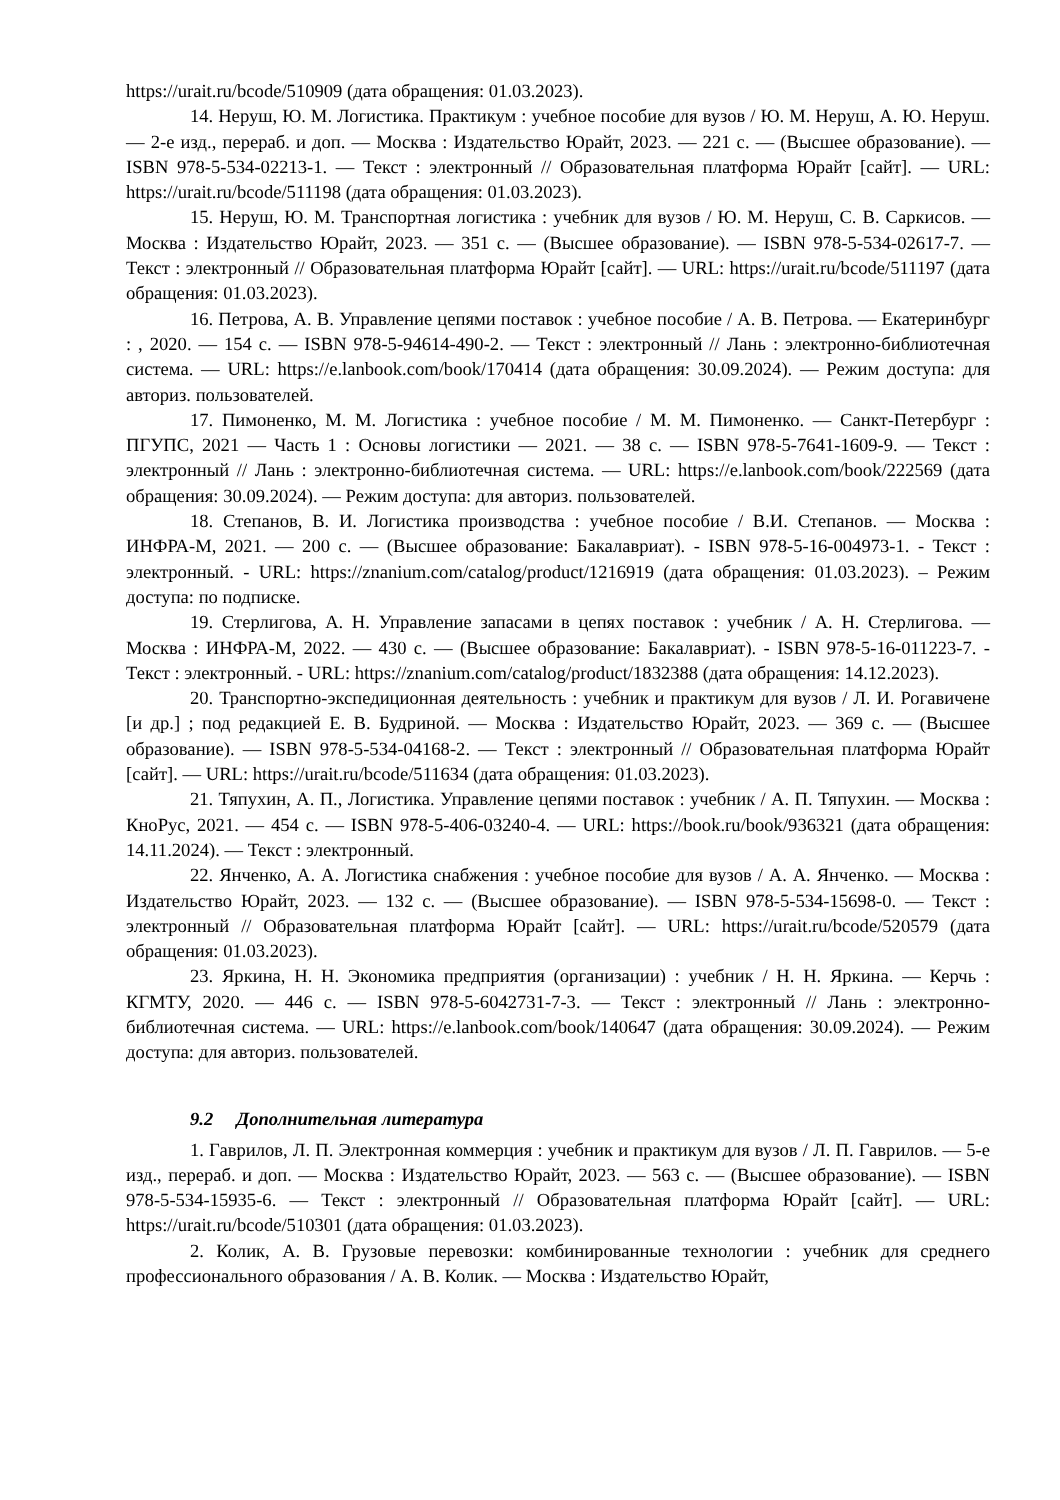https://urait.ru/bcode/510909 (дата обращения: 01.03.2023).
14. Неруш, Ю. М. Логистика. Практикум : учебное пособие для вузов / Ю. М. Неруш, А. Ю. Неруш. — 2-е изд., перераб. и доп. — Москва : Издательство Юрайт, 2023. — 221 с. — (Высшее образование). — ISBN 978-5-534-02213-1. — Текст : электронный // Образовательная платформа Юрайт [сайт]. — URL: https://urait.ru/bcode/511198 (дата обращения: 01.03.2023).
15. Неруш, Ю. М. Транспортная логистика : учебник для вузов / Ю. М. Неруш, С. В. Саркисов. — Москва : Издательство Юрайт, 2023. — 351 с. — (Высшее образование). — ISBN 978-5-534-02617-7. — Текст : электронный // Образовательная платформа Юрайт [сайт]. — URL: https://urait.ru/bcode/511197 (дата обращения: 01.03.2023).
16. Петрова, А. В. Управление цепями поставок : учебное пособие / А. В. Петрова. — Екатеринбург : , 2020. — 154 с. — ISBN 978-5-94614-490-2. — Текст : электронный // Лань : электронно-библиотечная система. — URL: https://e.lanbook.com/book/170414 (дата обращения: 30.09.2024). — Режим доступа: для авториз. пользователей.
17. Пимоненко, М. М. Логистика : учебное пособие / М. М. Пимоненко. — Санкт-Петербург : ПГУПС, 2021 — Часть 1 : Основы логистики — 2021. — 38 с. — ISBN 978-5-7641-1609-9. — Текст : электронный // Лань : электронно-библиотечная система. — URL: https://e.lanbook.com/book/222569 (дата обращения: 30.09.2024). — Режим доступа: для авториз. пользователей.
18. Степанов, В. И. Логистика производства : учебное пособие / В.И. Степанов. — Москва : ИНФРА-М, 2021. — 200 с. — (Высшее образование: Бакалавриат). - ISBN 978-5-16-004973-1. - Текст : электронный. - URL: https://znanium.com/catalog/product/1216919 (дата обращения: 01.03.2023). – Режим доступа: по подписке.
19. Стерлигова, А. Н. Управление запасами в цепях поставок : учебник / А. Н. Стерлигова. — Москва : ИНФРА-М, 2022. — 430 с. — (Высшее образование: Бакалавриат). - ISBN 978-5-16-011223-7. - Текст : электронный. - URL: https://znanium.com/catalog/product/1832388 (дата обращения: 14.12.2023).
20. Транспортно-экспедиционная деятельность : учебник и практикум для вузов / Л. И. Рогавичене [и др.] ; под редакцией Е. В. Будриной. — Москва : Издательство Юрайт, 2023. — 369 с. — (Высшее образование). — ISBN 978-5-534-04168-2. — Текст : электронный // Образовательная платформа Юрайт [сайт]. — URL: https://urait.ru/bcode/511634 (дата обращения: 01.03.2023).
21. Тяпухин, А. П., Логистика. Управление цепями поставок : учебник / А. П. Тяпухин. — Москва : КноРус, 2021. — 454 с. — ISBN 978-5-406-03240-4. — URL: https://book.ru/book/936321 (дата обращения: 14.11.2024). — Текст : электронный.
22. Янченко, А. А. Логистика снабжения : учебное пособие для вузов / А. А. Янченко. — Москва : Издательство Юрайт, 2023. — 132 с. — (Высшее образование). — ISBN 978-5-534-15698-0. — Текст : электронный // Образовательная платформа Юрайт [сайт]. — URL: https://urait.ru/bcode/520579 (дата обращения: 01.03.2023).
23. Яркина, Н. Н. Экономика предприятия (организации) : учебник / Н. Н. Яркина. — Керчь : КГМТУ, 2020. — 446 с. — ISBN 978-5-6042731-7-3. — Текст : электронный // Лань : электронно-библиотечная система. — URL: https://e.lanbook.com/book/140647 (дата обращения: 30.09.2024). — Режим доступа: для авториз. пользователей.
9.2 Дополнительная литература
1. Гаврилов, Л. П. Электронная коммерция : учебник и практикум для вузов / Л. П. Гаврилов. — 5-е изд., перераб. и доп. — Москва : Издательство Юрайт, 2023. — 563 с. — (Высшее образование). — ISBN 978-5-534-15935-6. — Текст : электронный // Образовательная платформа Юрайт [сайт]. — URL: https://urait.ru/bcode/510301 (дата обращения: 01.03.2023).
2. Колик, А. В. Грузовые перевозки: комбинированные технологии : учебник для среднего профессионального образования / А. В. Колик. — Москва : Издательство Юрайт,